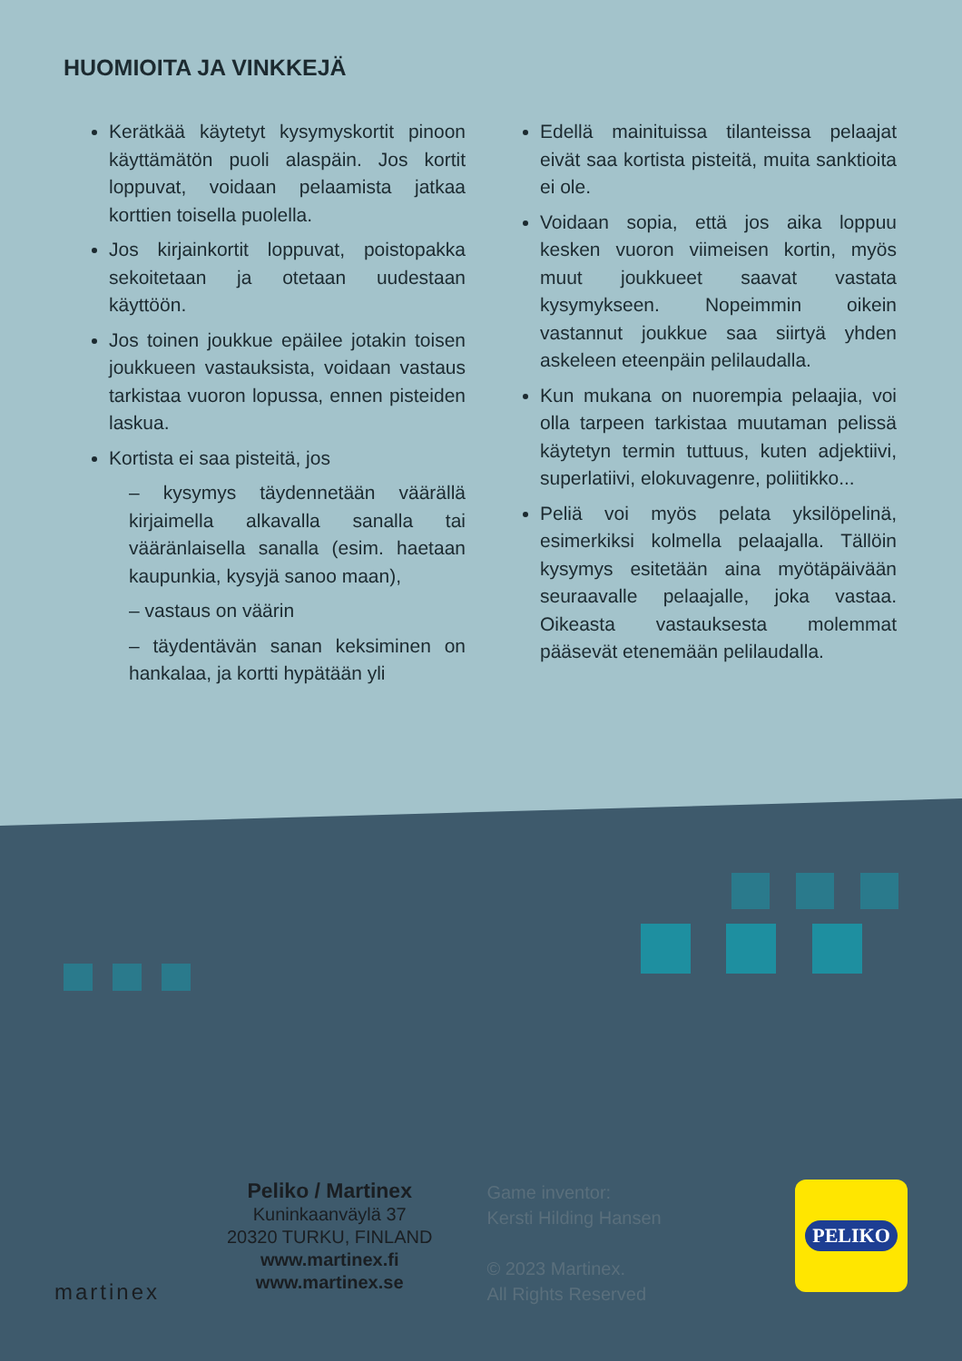HUOMIOITA JA VINKKEJÄ
Kerätkää käytetyt kysymyskortit pinoon käyttämätön puoli alaspäin. Jos kortit loppuvat, voidaan pelaamista jatkaa korttien toisella puolella.
Jos kirjainkortit loppuvat, poistopakka sekoitetaan ja otetaan uudestaan käyttöön.
Jos toinen joukkue epäilee jotakin toisen joukkueen vastauksista, voidaan vastaus tarkistaa vuoron lopussa, ennen pisteiden laskua.
Kortista ei saa pisteitä, jos
– kysymys täydennetään väärällä kirjaimella alkavalla sanalla tai vääränlaisella sanalla (esim. haetaan kaupunkia, kysyjä sanoo maan),
– vastaus on väärin
– täydentävän sanan keksiminen on hankalaa, ja kortti hypätään yli
Edellä mainituissa tilanteissa pelaajat eivät saa kortista pisteitä, muita sanktioita ei ole.
Voidaan sopia, että jos aika loppuu kesken vuoron viimeisen kortin, myös muut joukkueet saavat vastata kysymykseen. Nopeimmin oikein vastannut joukkue saa siirtyä yhden askeleen eteenpäin pelilaudalla.
Kun mukana on nuorempia pelaajia, voi olla tarpeen tarkistaa muutaman pelissä käytetyn termin tuttuus, kuten adjektiivi, superlatiivi, elokuvagenre, poliitikko...
Peliä voi myös pelata yksilöpelinä, esimerkiksi kolmella pelaajalla. Tällöin kysymys esitetään aina myötäpäivään seuraavalle pelaajalle, joka vastaa. Oikeasta vastauksesta molemmat pääsevät etenemään pelilaudalla.
martinex
Peliko / Martinex
Kuninkaanväylä 37
20320 TURKU, FINLAND
www.martinex.fi
www.martinex.se
Game inventor:
Kersti Hilding Hansen
© 2023 Martinex.
All Rights Reserved
PELIKO